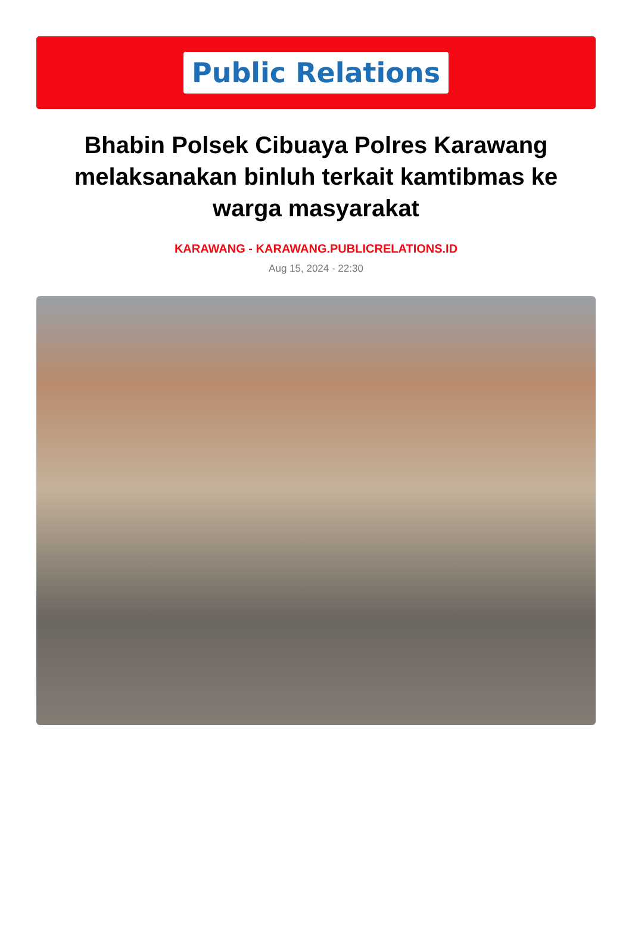Public Relations
Bhabin Polsek Cibuaya Polres Karawang melaksanakan binluh terkait kamtibmas ke warga masyarakat
KARAWANG - KARAWANG.PUBLICRELATIONS.ID
Aug 15, 2024 - 22:30